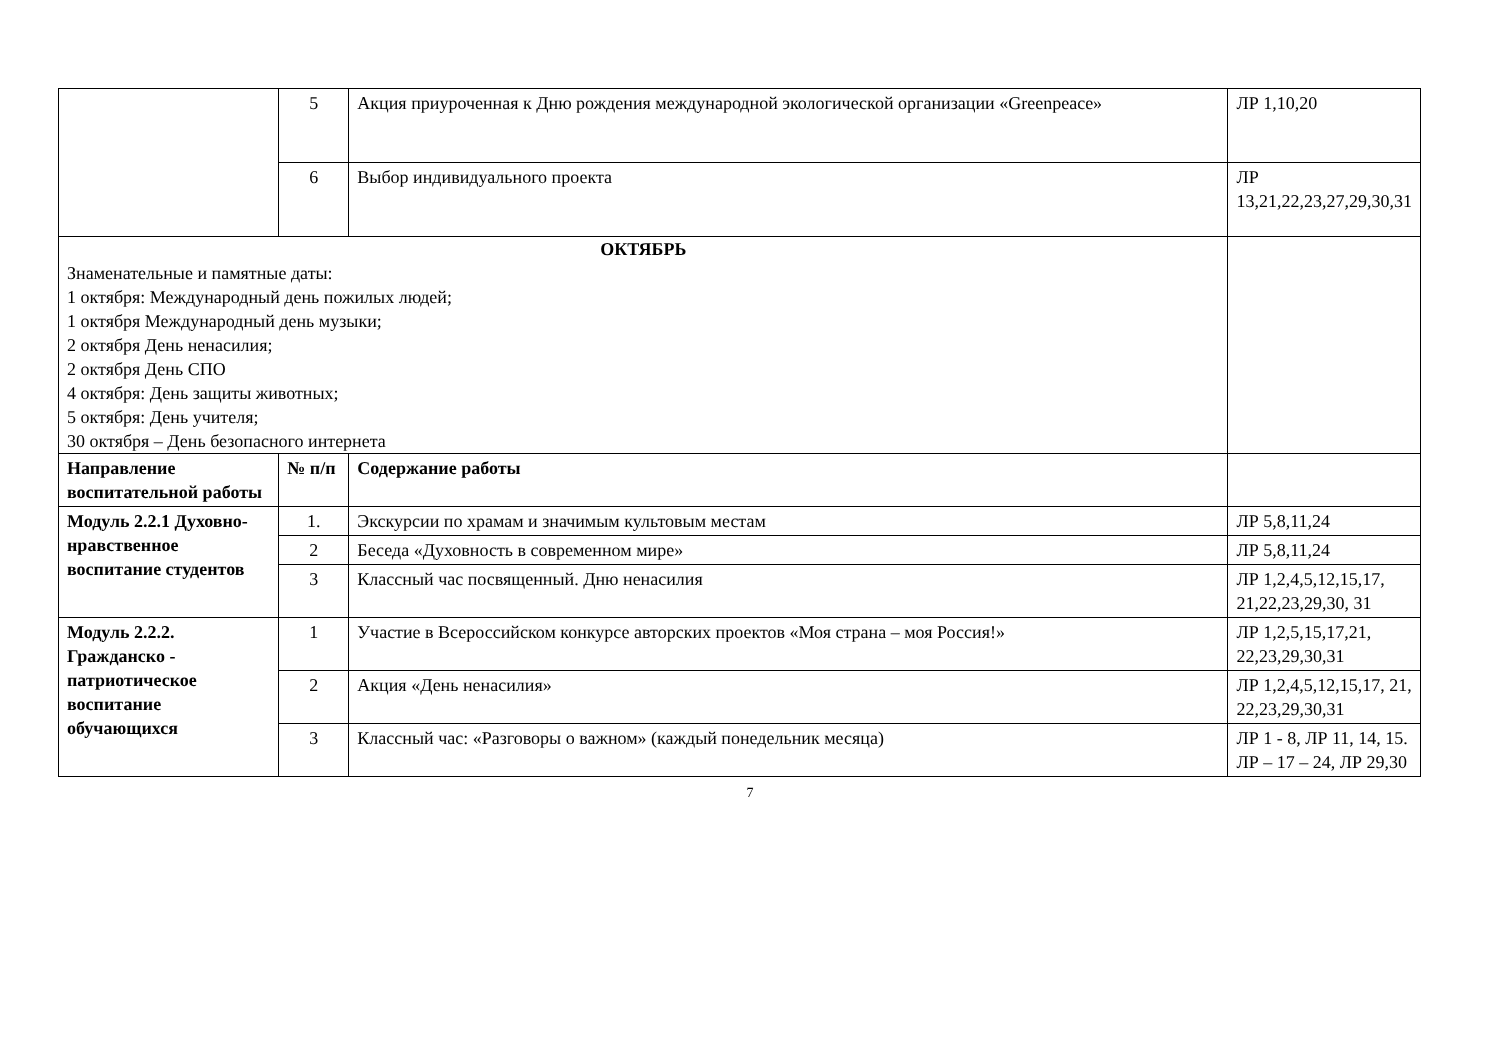| | 5 | Акция приуроченная к Дню рождения международной экологической организации «Greenpeace» | ЛР 1,10,20 |
| | 6 | Выбор индивидуального проекта | ЛР 13,21,22,23,27,29,30,31 |
| ОКТЯБРЬ Знаменательные и памятные даты: 1 октября: Международный день пожилых людей; 1 октября Международный день музыки; 2 октября День ненасилия; 2 октября День СПО 4 октября: День защиты животных; 5 октября: День учителя; 30 октября – День безопасного интернета | | | |
| Направление воспитательной работы | № п/п | Содержание работы | |
| Модуль 2.2.1 Духовно-нравственное воспитание студентов | 1. | Экскурсии по храмам и значимым культовым местам | ЛР 5,8,11,24 |
| | 2 | Беседа «Духовность в современном мире» | ЛР 5,8,11,24 |
| | 3 | Классный час посвященный. Дню ненасилия | ЛР 1,2,4,5,12,15,17, 21,22,23,29,30, 31 |
| Модуль 2.2.2. Гражданско - патриотическое воспитание обучающихся | 1 | Участие в Всероссийском конкурсе авторских проектов «Моя страна – моя Россия!» | ЛР 1,2,5,15,17,21, 22,23,29,30,31 |
| | 2 | Акция «День ненасилия» | ЛР 1,2,4,5,12,15,17, 21, 22,23,29,30,31 |
| | 3 | Классный час: «Разговоры о важном» (каждый понедельник месяца) | ЛР 1 - 8, ЛР 11, 14, 15. ЛР – 17 – 24, ЛР 29,30 |
7